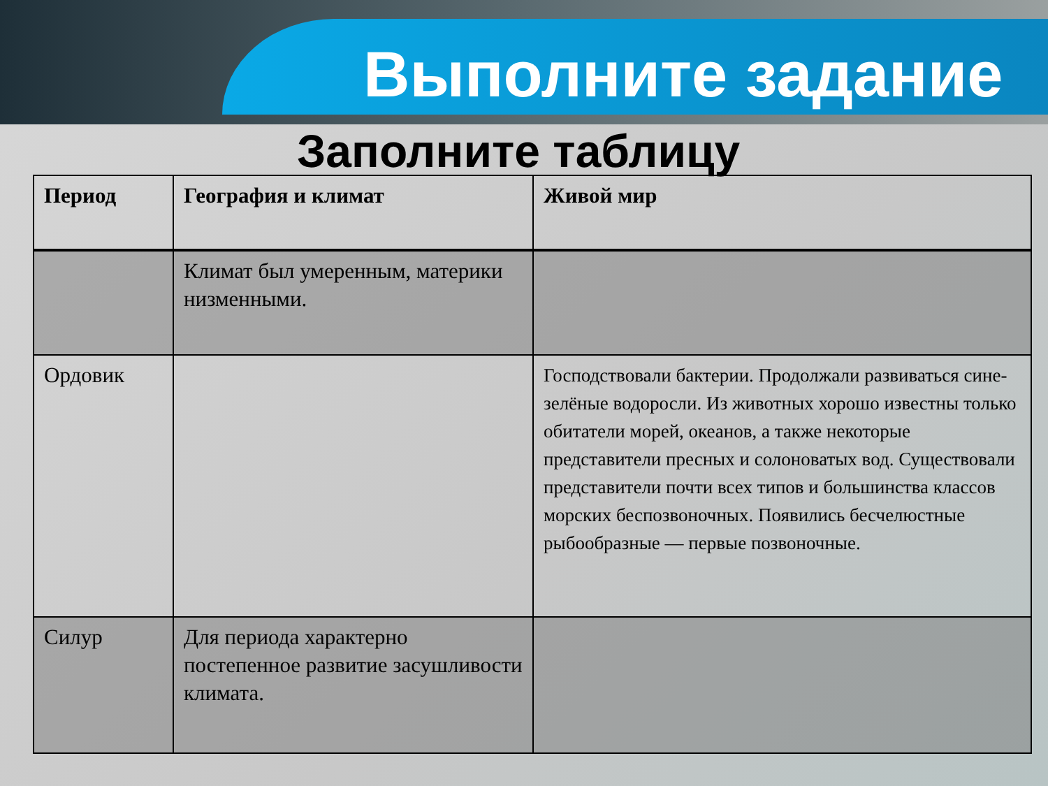Выполните задание
Заполните таблицу
| Период | География и климат | Живой мир |
| --- | --- | --- |
| | Климат был умеренным, материки низменными. | |
| Ордовик | | Господствовали бактерии. Продолжали развиваться сине-зелёные водоросли. Из животных хорошо известны только обитатели морей, океанов, а также некоторые представители пресных и солоноватых вод. Существовали представители почти всех типов и большинства классов морских беспозвоночных. Появились бесчелюстные рыбообразные — первые позвоночные. |
| Силур | Для периода характерно постепенное развитие засушливости климата. | |